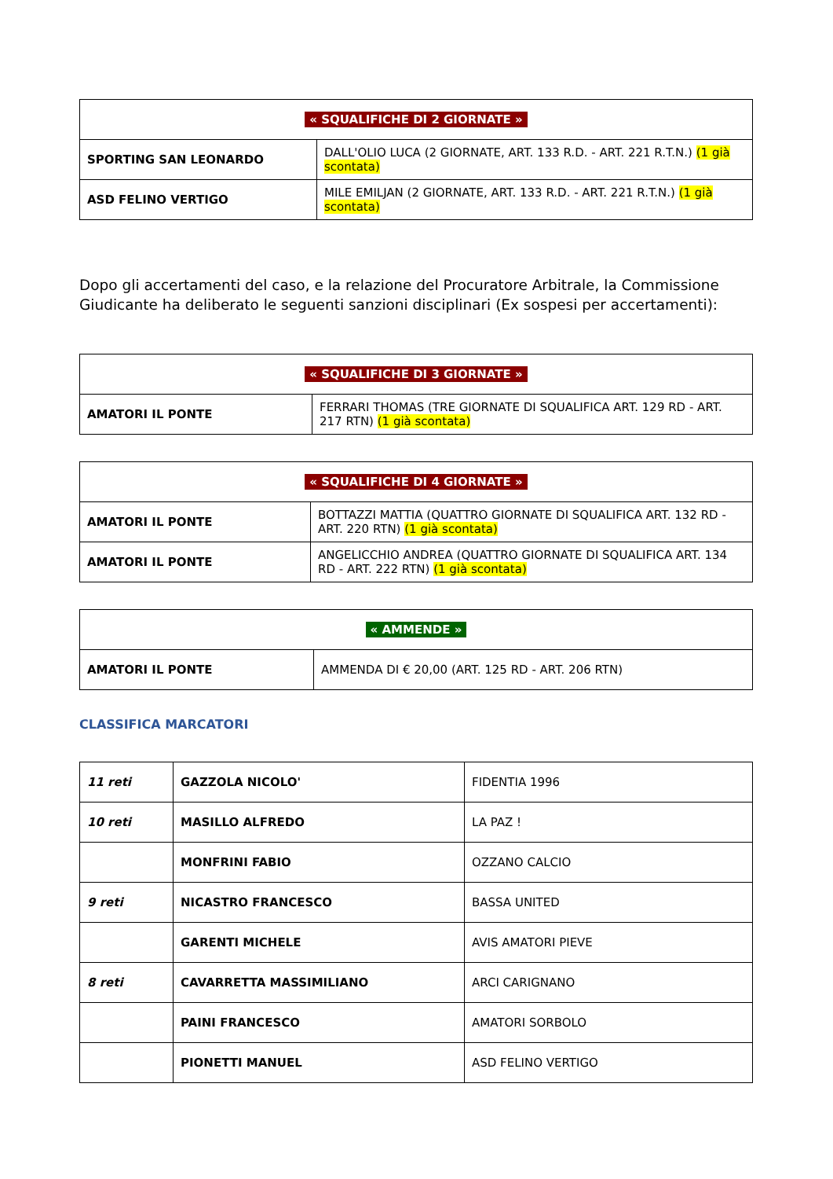| « SQUALIFICHE DI 2 GIORNATE » | |
| SPORTING SAN LEONARDO | DALL'OLIO LUCA (2 GIORNATE, ART. 133 R.D. - ART. 221 R.T.N.) (1 già scontata) |
| ASD FELINO VERTIGO | MILE EMILJAN (2 GIORNATE, ART. 133 R.D. - ART. 221 R.T.N.) (1 già scontata) |
Dopo gli accertamenti del caso, e la relazione del Procuratore Arbitrale, la Commissione Giudicante ha deliberato le seguenti sanzioni disciplinari (Ex sospesi per accertamenti):
| « SQUALIFICHE DI 3 GIORNATE » | |
| AMATORI IL PONTE | FERRARI THOMAS (TRE GIORNATE DI SQUALIFICA ART. 129 RD - ART. 217 RTN) (1 già scontata) |
| « SQUALIFICHE DI 4 GIORNATE » | |
| AMATORI IL PONTE | BOTTAZZI MATTIA (QUATTRO GIORNATE DI SQUALIFICA ART. 132 RD - ART. 220 RTN) (1 già scontata) |
| AMATORI IL PONTE | ANGELICCHIO ANDREA (QUATTRO GIORNATE DI SQUALIFICA ART. 134 RD - ART. 222 RTN) (1 già scontata) |
| « AMMENDE » | |
| AMATORI IL PONTE | AMMENDA DI € 20,00 (ART. 125 RD - ART. 206 RTN) |
CLASSIFICA MARCATORI
| 11 reti | GAZZOLA NICOLO' | FIDENTIA 1996 |
| 10 reti | MASILLO ALFREDO | LA PAZ ! |
| | MONFRINI FABIO | OZZANO CALCIO |
| 9 reti | NICASTRO FRANCESCO | BASSA UNITED |
| | GARENTI MICHELE | AVIS AMATORI PIEVE |
| 8 reti | CAVARRETTA MASSIMILIANO | ARCI CARIGNANO |
| | PAINI FRANCESCO | AMATORI SORBOLO |
| | PIONETTI MANUEL | ASD FELINO VERTIGO |